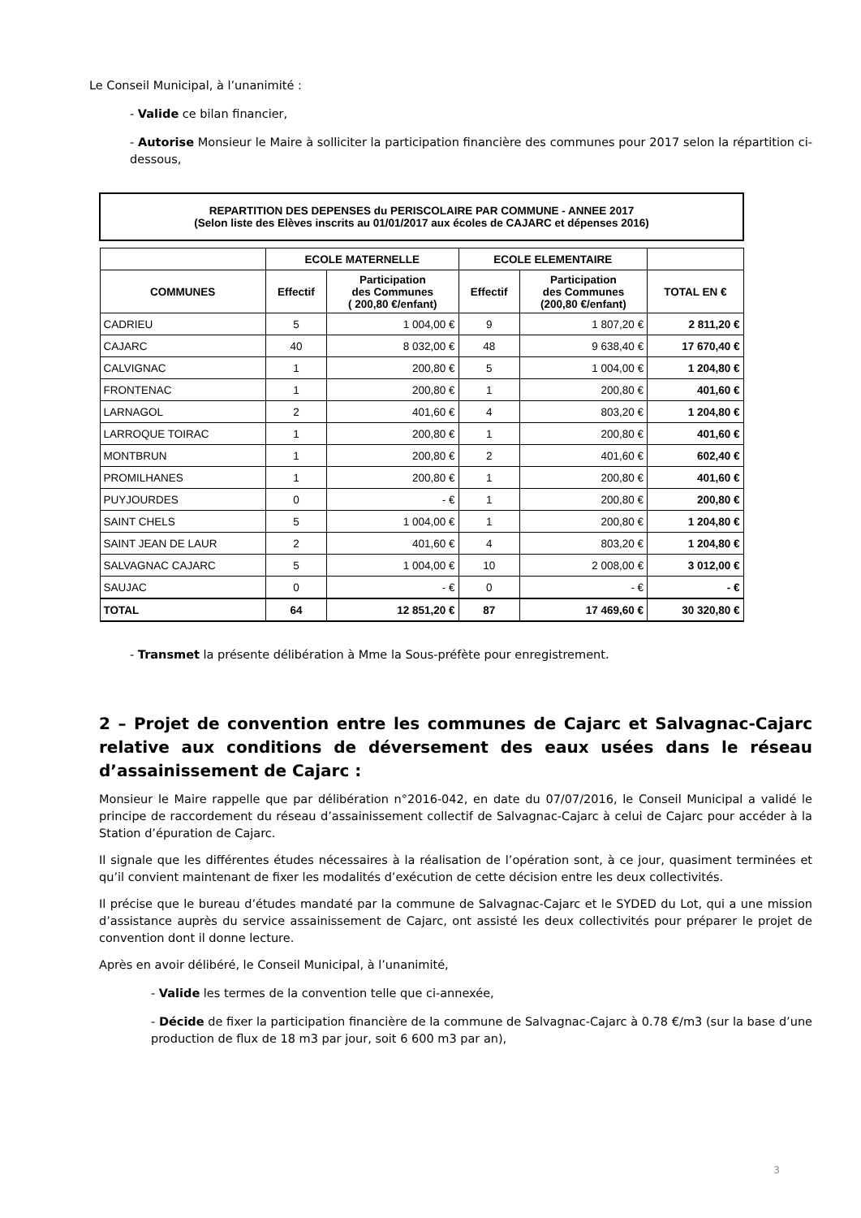Le Conseil Municipal, à l’unanimité :
- Valide ce bilan financier,
- Autorise Monsieur le Maire à solliciter la participation financière des communes pour 2017 selon la répartition ci-dessous,
| REPARTITION DES DEPENSES du PERISCOLAIRE PAR COMMUNE - ANNEE 2017 (Selon liste des Elèves inscrits au 01/01/2017 aux écoles de CAJARC et dépenses 2016) | | | | | |
| | ECOLE MATERNELLE | | ECOLE ELEMENTAIRE | | |
| COMMUNES | Effectif | Participation des Communes ( 200,80 €/enfant) | Effectif | Participation des Communes (200,80 €/enfant) | TOTAL EN € |
| CADRIEU | 5 | 1 004,00 € | 9 | 1 807,20 € | 2 811,20 € |
| CAJARC | 40 | 8 032,00 € | 48 | 9 638,40 € | 17 670,40 € |
| CALVIGNAC | 1 | 200,80 € | 5 | 1 004,00 € | 1 204,80 € |
| FRONTENAC | 1 | 200,80 € | 1 | 200,80 € | 401,60 € |
| LARNAGOL | 2 | 401,60 € | 4 | 803,20 € | 1 204,80 € |
| LARROQUE TOIRAC | 1 | 200,80 € | 1 | 200,80 € | 401,60 € |
| MONTBRUN | 1 | 200,80 € | 2 | 401,60 € | 602,40 € |
| PROMILHANES | 1 | 200,80 € | 1 | 200,80 € | 401,60 € |
| PUYJOURDES | 0 | - € | 1 | 200,80 € | 200,80 € |
| SAINT CHELS | 5 | 1 004,00 € | 1 | 200,80 € | 1 204,80 € |
| SAINT JEAN DE LAUR | 2 | 401,60 € | 4 | 803,20 € | 1 204,80 € |
| SALVAGNAC CAJARC | 5 | 1 004,00 € | 10 | 2 008,00 € | 3 012,00 € |
| SAUJAC | 0 | - € | 0 | - € | - € |
| TOTAL | 64 | 12 851,20 € | 87 | 17 469,60 € | 30 320,80 € |
- Transmet la présente délibération à Mme la Sous-préfète pour enregistrement.
2 – Projet de convention entre les communes de Cajarc et Salvagnac-Cajarc relative aux conditions de déversement des eaux usées dans le réseau d’assainissement de Cajarc :
Monsieur le Maire rappelle que par délibération n°2016-042, en date du 07/07/2016, le Conseil Municipal a validé le principe de raccordement du réseau d’assainissement collectif de Salvagnac-Cajarc à celui de Cajarc pour accéder à la Station d’épuration de Cajarc.
Il signale que les différentes études nécessaires à la réalisation de l’opération sont, à ce jour, quasiment terminées et qu’il convient maintenant de fixer les modalités d’exécution de cette décision entre les deux collectivités.
Il précise que le bureau d’études mandaté par la commune de Salvagnac-Cajarc et le SYDED du Lot, qui a une mission d’assistance auprès du service assainissement de Cajarc, ont assisté les deux collectivités pour préparer le projet de convention dont il donne lecture.
Après en avoir délibéré, le Conseil Municipal, à l’unanimité,
- Valide les termes de la convention telle que ci-annexée,
- Décide de fixer la participation financière de la commune de Salvagnac-Cajarc à 0.78 €/m3 (sur la base d’une production de flux de 18 m3 par jour, soit 6 600 m3 par an),
3